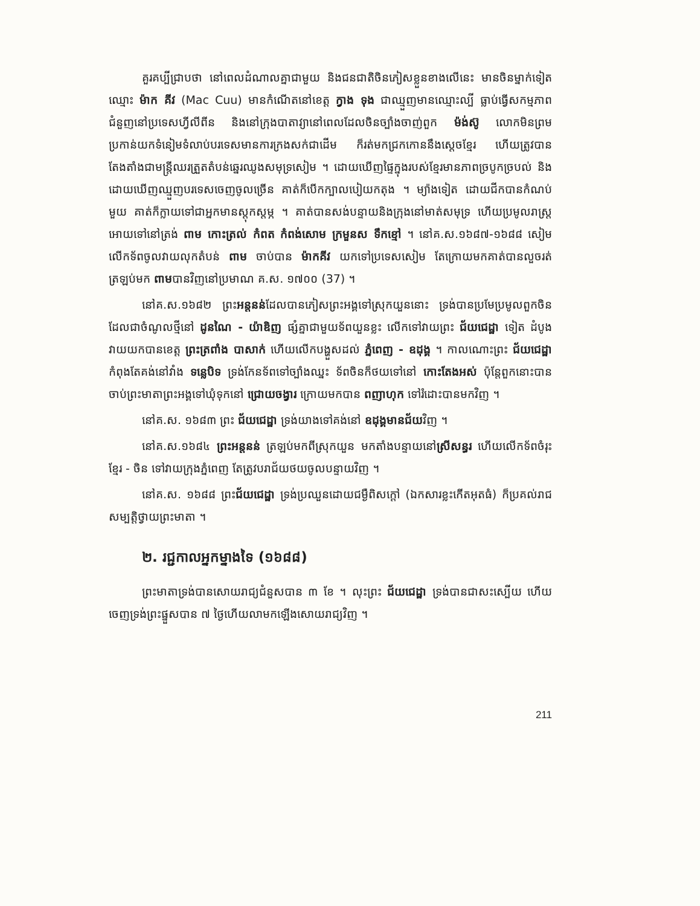គួរគប្បីជ្រាបថា នៅពេលដំណាលគ្នាជាមួយ និងជនជាតិចិនភៀសខ្លួនខាងលើនេះ មានចិនម្នាក់ទៀតឈ្មោះ ម៉ាក គីវ (Mac Cuu) មានកំណើតនៅខេត្ត ក្វាង ទុង ជាឈ្មួញមានឈ្មោះល្បី ធ្លាប់ធ្វើសកម្មភាពជំនួញនៅប្រទេសហ្វីលីពីន និងនៅក្រុងបាតាវ្យានៅពេលដែលចិនច្បាំងចាញ់ពួក ម៉ង់ស៊ូ លោកមិនព្រមប្រកាន់យកទំនៀមទំលាប់បរទេសមានការក្រងសក់ជាដើម ក៏រត់មកជ្រកកោននឹងស្តេចខ្មែរ ហើយត្រូវបានតែងតាំងជាមន្ត្រីឈរត្រួតតំបន់ឆ្នេរឈូងសមុទ្រសៀម ។ ដោយឃើញផ្ទៃក្នុងរបស់ខ្មែរមានភាពច្របូកច្របល់ និងដោយឃើញឈ្មួញបរទេសចេញចូលច្រើន គាត់ក៏បើកក្បាលបៀយកតុង ។ ម្យ៉ាងទៀត ដោយជីកបានកំណប់មួយ គាត់ក៏ក្លាយទៅជាអ្នកមានស្តុកស្តម្ភ ។ គាត់បានសង់បន្ទាយនិងក្រុងនៅមាត់សមុទ្រ ហើយប្រមូលរាស្ត្រអោយទៅនៅត្រង់ ពាម កោះត្រល់ កំពត កំពង់សោម ក្រមួនស ទឹកខ្មៅ ។ នៅគ.ស.១៦៨៧-១៦៨៨ សៀមលើកទ័ពចូលវាយលុកតំបន់ ពាម ចាប់បាន ម៉ាកគីវ យកទៅប្រទេសសៀម តែក្រោយមកគាត់បានលួចរត់ត្រឡប់មក ពាមបានវិញនៅប្រមាណ គ.ស. ១៧០០ (37) ។
នៅគ.ស.១៦៨២ ព្រះអន្តនន់ដែលបានភៀសព្រះអង្គទៅស្រុកយួននោះ ទ្រង់បានប្រមែប្រមូលពួកចិនដែលជាចំណូលថ្មីនៅ ដូនណៃ - យ៉ាឌិញ ផ្សំគ្នាជាមួយទ័ពយួនខ្លះ លើកទៅវាយព្រះ ជ័យជេដ្ឋា ទៀត ដំបូងវាយយកបានខេត្ត ព្រះត្រពាំង បាសាក់ ហើយលើកបង្ហួសដល់ ភ្នំពេញ - ឧដុង្គ ។ កាលណោះព្រះ ជ័យជេដ្ឋា កំពុងតែគង់នៅវាំង ទន្លេបិទ ទ្រង់កែនទ័ពទៅច្បាំងឈ្នះ ទ័ពចិនក៏ថយទៅនៅ កោះតែងអស់ ប៉ុន្តែពួកនោះបានចាប់ព្រះមាតាព្រះអង្គទៅឃុំទុកនៅ ជ្រោយចង្វារ ក្រោយមកបាន ពញាហុក ទៅរំដោះបានមកវិញ ។
នៅគ.ស. ១៦៨៣ ព្រះ ជ័យជេដ្ឋា ទ្រង់យាងទៅគង់នៅ ឧដុង្គមានជ័យវិញ ។
នៅគ.ស.១៦៨៤ ព្រះអន្តនន់ ត្រឡប់មកពីស្រុកយួន មកតាំងបន្ទាយនៅស្រីសន្ធរ ហើយលើកទ័ពចំរុះខ្មែរ - ចិន ទៅវាយក្រុងភ្នំពេញ តែត្រូវបរាជ័យថយចូលបន្ទាយវិញ ។
នៅគ.ស. ១៦៨៨ ព្រះជ័យជេដ្ឋា ទ្រង់ប្រឈួនដោយជម្ងឺពិសក្តៅ (ឯកសារខ្លះកើតអុតធំ) ក៏ប្រគល់រាជសម្បត្តិថ្វាយព្រះមាតា ។
២. រជ្ជកាលអ្នកម្នាងទៃ (១៦៨៨)
ព្រះមាតាទ្រង់បានសោយរាជ្យជំនួសបាន ៣ ខែ ។ លុះព្រះ ជ័យជេដ្ឋា ទ្រង់បានជាសះស្បើយ ហើយ ចេញទ្រង់ព្រះផ្នួសបាន ៧ ថ្ងៃហើយលាមកឡើងសោយរាជ្យវិញ ។
211